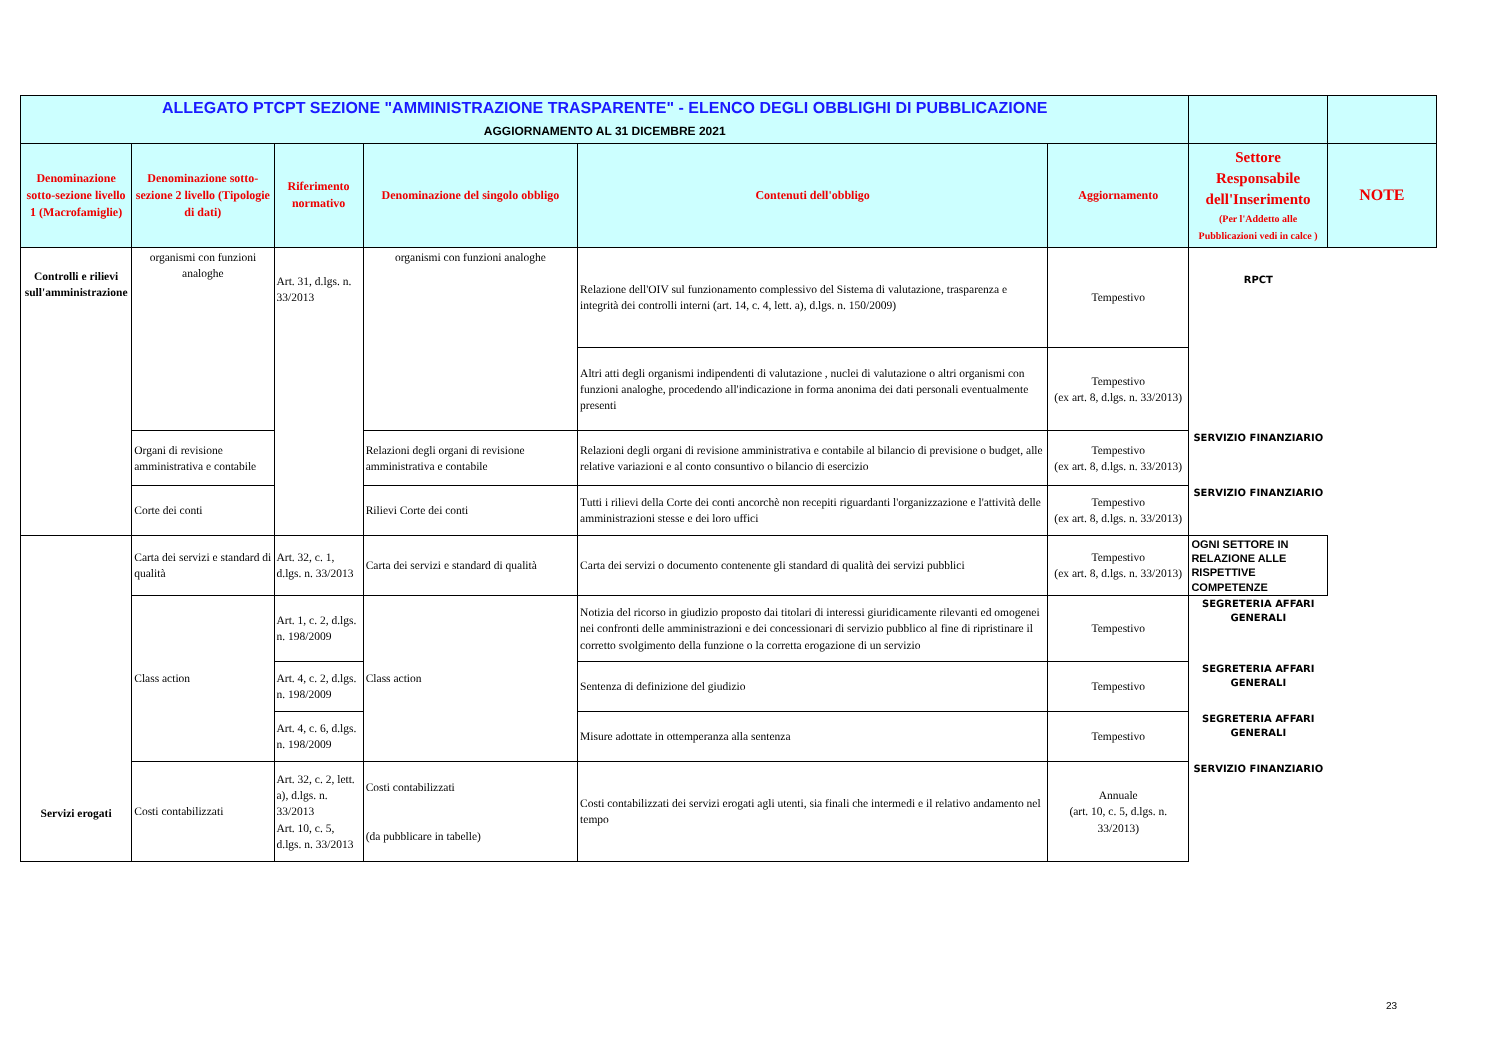| ALLEGATO PTCPT SEZIONE "AMMINISTRAZIONE TRASPARENTE" - ELENCO DEGLI OBBLIGHI DI PUBBLICAZIONE AGGIORNAMENTO AL 31 DICEMBRE 2021 | | | | | | | |
| Denominazione sotto-sezione livello 1 (Macrofamiglie) | Denominazione sotto-sezione 2 livello (Tipologie di dati) | Riferimento normativo | Denominazione del singolo obbligo | Contenuti dell'obbligo | Aggiornamento | Settore Responsabile dell'Inserimento (Per l'Addetto alle Pubblicazioni vedi in calce ) | NOTE |
| Controlli e rilievi sull'amministrazione | organismi con funzioni analoghe | Art. 31, d.lgs. n. 33/2013 | organismi con funzioni analoghe | Relazione dell'OIV sul funzionamento complessivo del Sistema di valutazione, trasparenza e integrità dei controlli interni (art. 14, c. 4, lett. a), d.lgs. n. 150/2009) | Tempestivo | RPCT | |
| | | | | Altri atti degli organismi indipendenti di valutazione , nuclei di valutazione o altri organismi con funzioni analoghe, procedendo all'indicazione in forma anonima dei dati personali eventualmente presenti | Tempestivo (ex art. 8, d.lgs. n. 33/2013) | | |
| | Organi di revisione amministrativa e contabile | | Relazioni degli organi di revisione amministrativa e contabile | Relazioni degli organi di revisione amministrativa e contabile al bilancio di previsione o budget, alle relative variazioni e al conto consuntivo o bilancio di esercizio | Tempestivo (ex art. 8, d.lgs. n. 33/2013) | SERVIZIO FINANZIARIO | |
| | Corte dei conti | | Rilievi Corte dei conti | Tutti i rilievi della Corte dei conti ancorchè non recepiti riguardanti l'organizzazione e l'attività delle amministrazioni stesse e dei loro uffici | Tempestivo (ex art. 8, d.lgs. n. 33/2013) | SERVIZIO FINANZIARIO | |
| Servizi erogati | Carta dei servizi e standard di qualità | Art. 32, c. 1, d.lgs. n. 33/2013 | Carta dei servizi e standard di qualità | Carta dei servizi o documento contenente gli standard di qualità dei servizi pubblici | Tempestivo (ex art. 8, d.lgs. n. 33/2013) | OGNI SETTORE IN RELAZIONE ALLE RISPETTIVE COMPETENZE | |
| | Class action | Art. 1, c. 2, d.lgs. n. 198/2009 | Class action | Notizia del ricorso in giudizio proposto dai titolari di interessi giuridicamente rilevanti ed omogenei nei confronti delle amministrazioni e dei concessionari di servizio pubblico al fine di ripristinare il corretto svolgimento della funzione o la corretta erogazione di un servizio | Tempestivo | SEGRETERIA AFFARI GENERALI | |
| | | Art. 4, c. 2, d.lgs. n. 198/2009 | | Sentenza di definizione del giudizio | Tempestivo | SEGRETERIA AFFARI GENERALI | |
| | | Art. 4, c. 6, d.lgs. n. 198/2009 | | Misure adottate in ottemperanza alla sentenza | Tempestivo | SEGRETERIA AFFARI GENERALI | |
| | Costi contabilizzati | Art. 32, c. 2, lett. a), d.lgs. n. 33/2013 Art. 10, c. 5, d.lgs. n. 33/2013 | Costi contabilizzati (da pubblicare in tabelle) | Costi contabilizzati dei servizi erogati agli utenti, sia finali che intermedi e il relativo andamento nel tempo | Annuale (art. 10, c. 5, d.lgs. n. 33/2013) | SERVIZIO FINANZIARIO | |
23